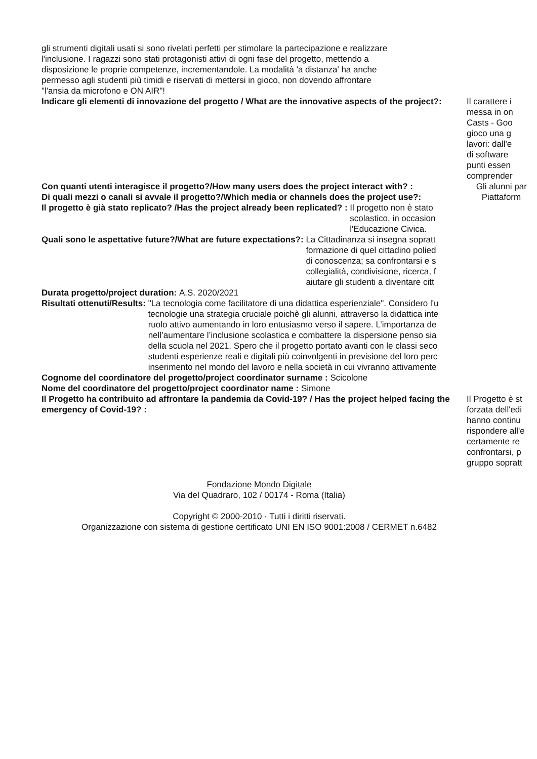gli strumenti digitali usati si sono rivelati perfetti per stimolare la partecipazione e realizzare
l'inclusione. I ragazzi sono stati protagonisti attivi di ogni fase del progetto, mettendo a
disposizione le proprie competenze, incrementandole. La modalità 'a distanza' ha anche
permesso agli studenti più timidi e riservati di mettersi in gioco, non dovendo affrontare
"l'ansia da microfono e ON AIR"!
Indicare gli elementi di innovazione del progetto / What are the innovative aspects of the project?:
Il carattere i
messa in on
Casts - Goo
gioco una g
lavori: dall'e
di software
punti essen
comprender
Con quanti utenti interagisce il progetto?/How many users does the project interact with? :
Gli alunni par
Di quali mezzi o canali si avvale il progetto?/Which media or channels does the project use?:
Piattaform
Il progetto è già stato replicato? /Has the project already been replicated? :
Il progetto non è stato
scolastico, in occasion
l'Educazione Civica.
Quali sono le aspettative future?/What are future expectations?:
La Cittadinanza si insegna sopratt
formazione di quel cittadino polied
di conoscenza; sa confrontarsi e s
collegialità, condivisione, ricerca, f
aiutare gli studenti a diventare citt
Durata progetto/project duration:
A.S. 2020/2021
Risultati ottenuti/Results: "La tecnologia come facilitatore di una didattica esperienziale". Considero l'u
tecnologie una strategia cruciale poichè gli alunni, attraverso la didattica inte
ruolo attivo aumentando in loro entusiasmo verso il sapere. L’importanza de
nell’aumentare l’inclusione scolastica e combattere la dispersione penso sia
della scuola nel 2021. Spero che il progetto portato avanti con le classi seco
studenti esperienze reali e digitali più coinvolgenti in previsione del loro perc
inserimento nel mondo del lavoro e nella società in cui vivranno attivamente
Cognome del coordinatore del progetto/project coordinator surname :
Scicolone
Nome del coordinatore del progetto/project coordinator name :
Simone
Il Progetto ha contribuito ad affrontare la pandemia da Covid-19? / Has the project helped facing the emergency of Covid-19? :
Il Progetto è st
forzata dell'edi
hanno continu
rispondere all'e
certamente re
confrontarsi, p
gruppo sopratt
Fondazione Mondo Digitale
Via del Quadraro, 102 / 00174 - Roma (Italia)
Copyright © 2000-2010 · Tutti i diritti riservati.
Organizzazione con sistema di gestione certificato UNI EN ISO 9001:2008 / CERMET n.6482